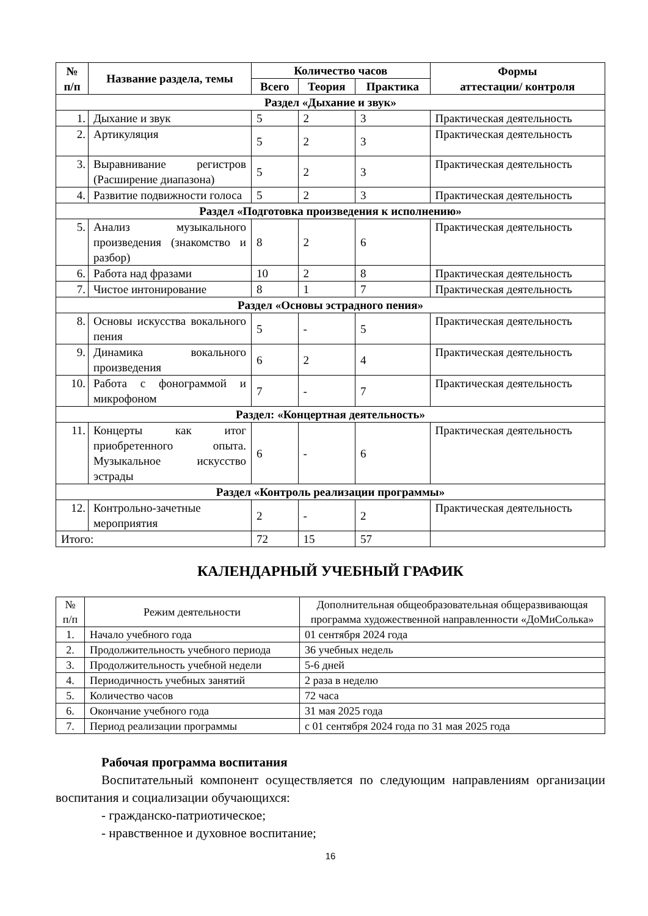| № п/п | Название раздела, темы | Количество часов | | | Формы аттестации/ контроля |
| --- | --- | --- | --- | --- | --- |
| | | Всего | Теория | Практика | |
| Раздел «Дыхание и звук» | | | | | |
| 1. | Дыхание и звук | 5 | 2 | 3 | Практическая деятельность |
| 2. | Артикуляция | 5 | 2 | 3 | Практическая деятельность |
| 3. | Выравнивание регистров (Расширение диапазона) | 5 | 2 | 3 | Практическая деятельность |
| 4. | Развитие подвижности голоса | 5 | 2 | 3 | Практическая деятельность |
| Раздел «Подготовка произведения к исполнению» | | | | | |
| 5. | Анализ музыкального произведения (знакомство и разбор) | 8 | 2 | 6 | Практическая деятельность |
| 6. | Работа над фразами | 10 | 2 | 8 | Практическая деятельность |
| 7. | Чистое интонирование | 8 | 1 | 7 | Практическая деятельность |
| Раздел «Основы эстрадного пения» | | | | | |
| 8. | Основы искусства вокального пения | 5 | - | 5 | Практическая деятельность |
| 9. | Динамика вокального произведения | 6 | 2 | 4 | Практическая деятельность |
| 10. | Работа с фонограммой и микрофоном | 7 | - | 7 | Практическая деятельность |
| Раздел: «Концертная деятельность» | | | | | |
| 11. | Концерты как итог приобретенного опыта. Музыкальное искусство эстрады | 6 | - | 6 | Практическая деятельность |
| Раздел «Контроль реализации программы» | | | | | |
| 12. | Контрольно-зачетные мероприятия | 2 | - | 2 | Практическая деятельность |
| Итого: | | 72 | 15 | 57 | |
КАЛЕНДАРНЫЙ УЧЕБНЫЙ ГРАФИК
| № п/п | Режим деятельности | Дополнительная общеобразовательная общеразвивающая программа художественной направленности «ДоМиСолька» |
| 1. | Начало учебного года | 01 сентября 2024 года |
| 2. | Продолжительность учебного периода | 36 учебных недель |
| 3. | Продолжительность учебной недели | 5-6 дней |
| 4. | Периодичность учебных занятий | 2 раза в неделю |
| 5. | Количество часов | 72 часа |
| 6. | Окончание учебного года | 31 мая 2025 года |
| 7. | Период реализации программы | с 01 сентября 2024 года по 31 мая 2025 года |
Рабочая программа воспитания
Воспитательный компонент осуществляется по следующим направлениям организации воспитания и социализации обучающихся:
- гражданско-патриотическое;
- нравственное и духовное воспитание;
16